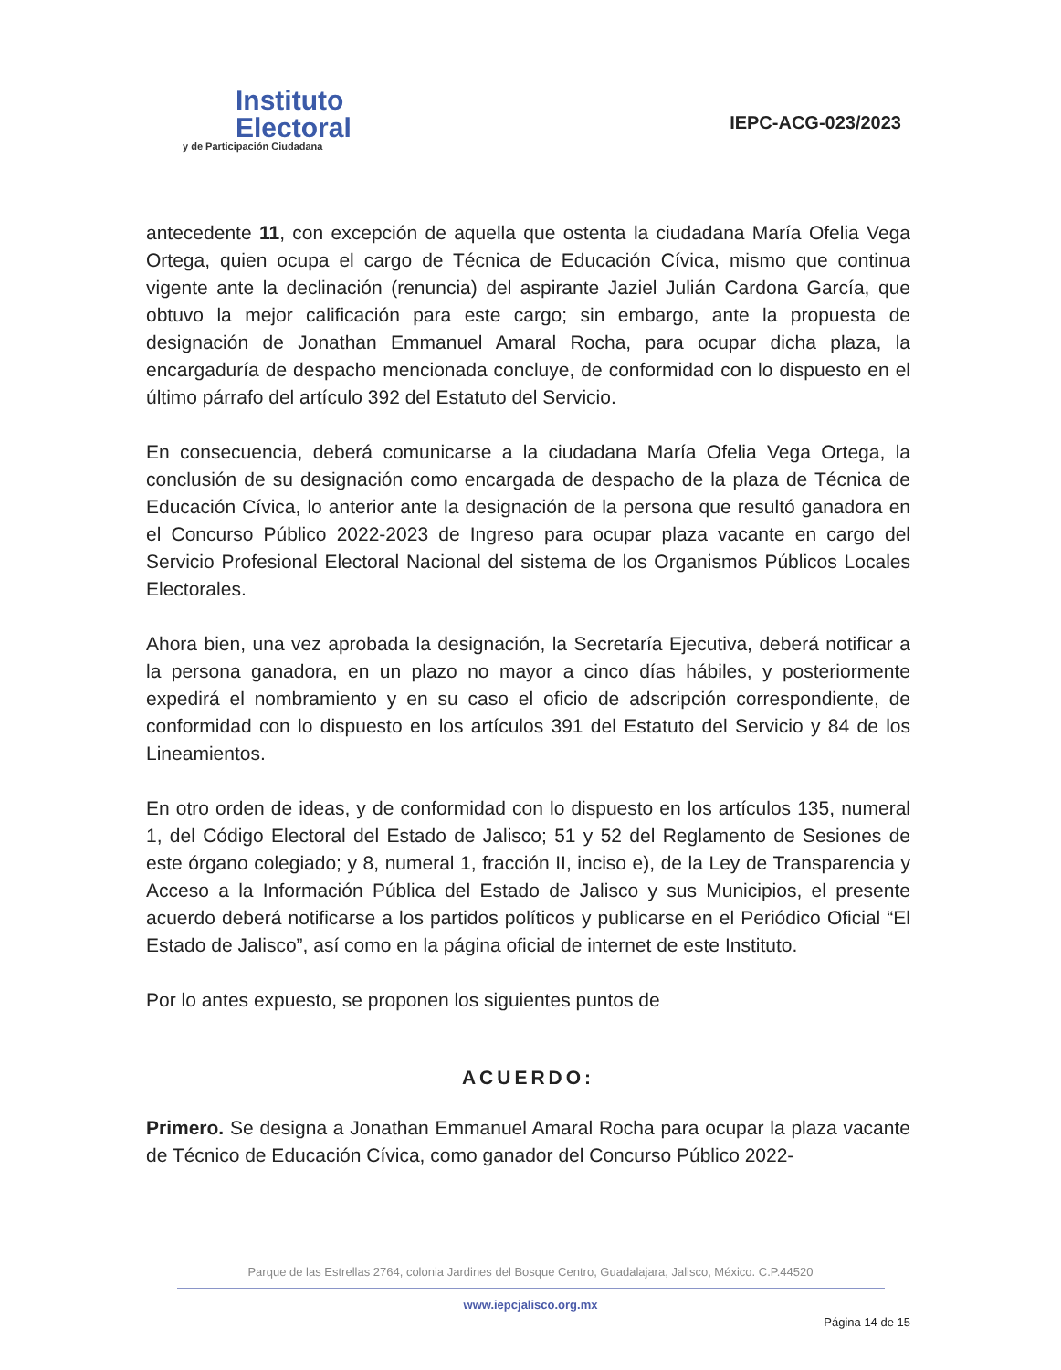Instituto
Electoral
y de Participación Ciudadana
IEPC-ACG-023/2023
antecedente 11, con excepción de aquella que ostenta la ciudadana María Ofelia Vega Ortega, quien ocupa el cargo de Técnica de Educación Cívica, mismo que continua vigente ante la declinación (renuncia) del aspirante Jaziel Julián Cardona García, que obtuvo la mejor calificación para este cargo; sin embargo, ante la propuesta de designación de Jonathan Emmanuel Amaral Rocha, para ocupar dicha plaza, la encargaduría de despacho mencionada concluye, de conformidad con lo dispuesto en el último párrafo del artículo 392 del Estatuto del Servicio.
En consecuencia, deberá comunicarse a la ciudadana María Ofelia Vega Ortega, la conclusión de su designación como encargada de despacho de la plaza de Técnica de Educación Cívica, lo anterior ante la designación de la persona que resultó ganadora en el Concurso Público 2022-2023 de Ingreso para ocupar plaza vacante en cargo del Servicio Profesional Electoral Nacional del sistema de los Organismos Públicos Locales Electorales.
Ahora bien, una vez aprobada la designación, la Secretaría Ejecutiva, deberá notificar a la persona ganadora, en un plazo no mayor a cinco días hábiles, y posteriormente expedirá el nombramiento y en su caso el oficio de adscripción correspondiente, de conformidad con lo dispuesto en los artículos 391 del Estatuto del Servicio y 84 de los Lineamientos.
En otro orden de ideas, y de conformidad con lo dispuesto en los artículos 135, numeral 1, del Código Electoral del Estado de Jalisco; 51 y 52 del Reglamento de Sesiones de este órgano colegiado; y 8, numeral 1, fracción II, inciso e), de la Ley de Transparencia y Acceso a la Información Pública del Estado de Jalisco y sus Municipios, el presente acuerdo deberá notificarse a los partidos políticos y publicarse en el Periódico Oficial “El Estado de Jalisco”, así como en la página oficial de internet de este Instituto.
Por lo antes expuesto, se proponen los siguientes puntos de
ACUERDO:
Primero. Se designa a Jonathan Emmanuel Amaral Rocha para ocupar la plaza vacante de Técnico de Educación Cívica, como ganador del Concurso Público 2022-
Parque de las Estrellas 2764, colonia Jardines del Bosque Centro, Guadalajara, Jalisco, México. C.P.44520
www.iepcjalisco.org.mx
Página 14 de 15